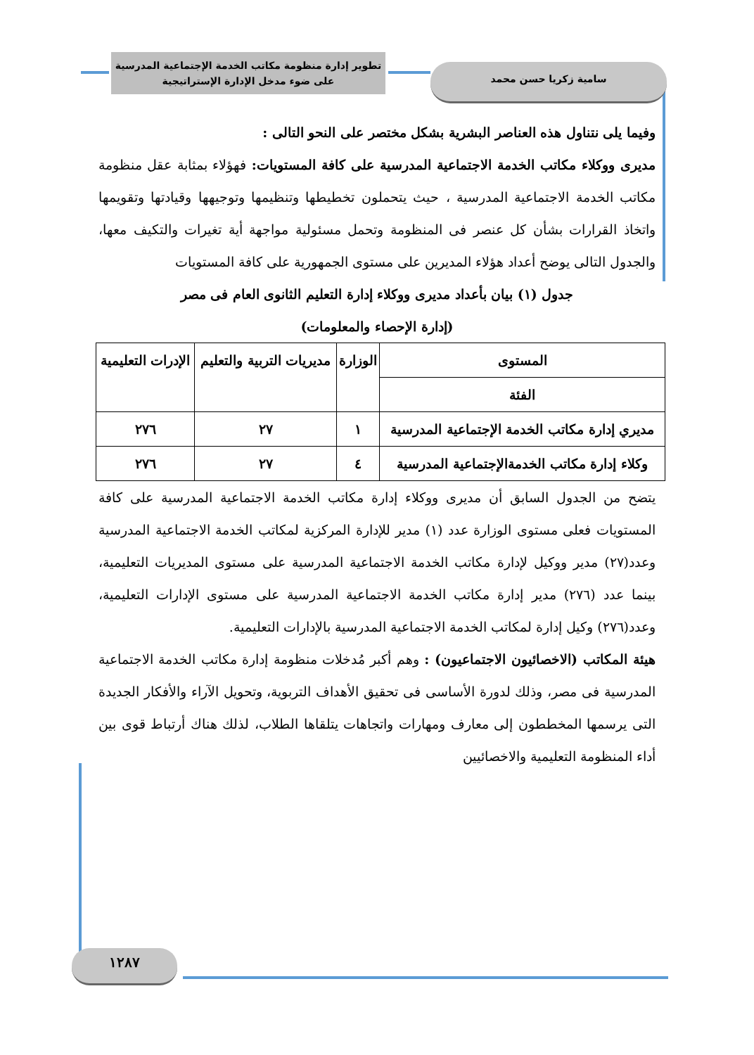تطوير إدارة منظومة مكاتب الخدمة الإجتماعية المدرسية
على ضوء مدخل الإدارة الإستراتيجية
سامية زكريا حسن محمد
وفيما يلى نتناول هذه العناصر البشرية بشكل مختصر على النحو التالى :
مديرى ووكلاء مكاتب الخدمة الاجتماعية المدرسية على كافة المستويات: فهؤلاء بمثابة عقل منظومة مكاتب الخدمة الاجتماعية المدرسية ، حيث يتحملون تخطيطها وتنظيمها وتوجيهها وقيادتها وتقويمها واتخاذ القرارات بشأن كل عنصر فى المنظومة وتحمل مسئولية مواجهة أية تغيرات والتكيف معها، والجدول التالى يوضح أعداد هؤلاء المديرين على مستوى الجمهورية على كافة المستويات
جدول (١) بيان بأعداد مديرى ووكلاء إدارة التعليم الثانوى العام فى مصر
(إدارة الإحصاء والمعلومات)
| المستوى | الوزارة | مديريات التربية والتعليم | الإدرات التعليمية |
| --- | --- | --- | --- |
| الفئة | | | |
| مديري إدارة مكاتب الخدمة الإجتماعية المدرسية | ١ | ٢٧ | ٢٧٦ |
| وكلاء إدارة مكاتب الخدمةالإجتماعية المدرسية | ٤ | ٢٧ | ٢٧٦ |
يتضح من الجدول السابق أن مديرى ووكلاء إدارة مكاتب الخدمة الاجتماعية المدرسية على كافة المستويات فعلى مستوى الوزارة عدد (١) مدير للإدارة المركزية لمكاتب الخدمة الاجتماعية المدرسية وعدد(٢٧) مدير ووكيل لإدارة مكاتب الخدمة الاجتماعية المدرسية على مستوى المديريات التعليمية، بينما عدد (٢٧٦) مدير إدارة مكاتب الخدمة الاجتماعية المدرسية على مستوى الإدارات التعليمية، وعدد(٢٧٦) وكيل إدارة لمكاتب الخدمة الاجتماعية المدرسية بالإدارات التعليمية.
هيئة المكاتب (الاخصائيون الاجتماعيون) : وهم أكبر مُدخلات منظومة إدارة مكاتب الخدمة الاجتماعية المدرسية فى مصر، وذلك لدورة الأساسى فى تحقيق الأهداف التربوية، وتحويل الآراء والأفكار الجديدة التى يرسمها المخططون إلى معارف ومهارات واتجاهات يتلقاها الطلاب، لذلك هناك أرتباط قوى بين أداء المنظومة التعليمية والاخصائيين
١٢٨٧